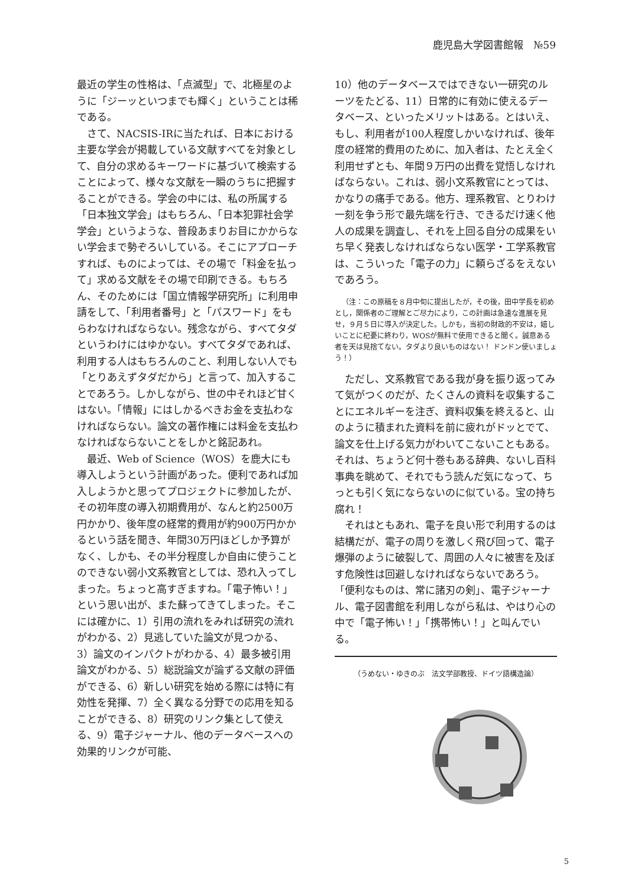鹿児島大学図書館報　№59
最近の学生の性格は、「点滅型」で、北極星のように「ジーッといつまでも輝く」ということは稀である。
さて、NACSIS-IRに当たれば、日本における主要な学会が掲載している文献すべてを対象として、自分の求めるキーワードに基づいて検索することによって、様々な文献を一瞬のうちに把握することができる。学会の中には、私の所属する「日本独文学会」はもちろん、「日本犯罪社会学学会」というような、普段あまりお目にかからない学会まで勢ぞろいしている。そこにアプローチすれば、ものによっては、その場で「料金を払って」求める文献をその場で印刷できる。もちろん、そのためには「国立情報学研究所」に利用申請をして、「利用者番号」と「パスワード」をもらわなければならない。残念ながら、すべてタダというわけにはゆかない。すべてタダであれば、利用する人はもちろんのこと、利用しない人でも「とりあえずタダだから」と言って、加入することであろう。しかしながら、世の中それほど甘くはない。「情報」にはしかるべきお金を支払わなければならない。論文の著作権には料金を支払わなければならないことをしかと銘記あれ。
最近、Web of Science（WOS）を鹿大にも導入しようという計画があった。便利であれば加入しようかと思ってプロジェクトに参加したが、その初年度の導入初期費用が、なんと約2500万円かかり、後年度の経常的費用が約900万円かかるという話を聞き、年間30万円ほどしか予算がなく、しかも、その半分程度しか自由に使うことのできない弱小文系教官としては、恐れ入ってしまった。ちょっと高すぎますね。「電子怖い！」という思い出が、また蘇ってきてしまった。そこには確かに、1）引用の流れをみれば研究の流れがわかる、2）見逃していた論文が見つかる、3）論文のインパクトがわかる、4）最多被引用論文がわかる、5）総説論文が論ずる文献の評価ができる、6）新しい研究を始める際には特に有効性を発揮、7）全く異なる分野での応用を知ることができる、8）研究のリンク集として使える、9）電子ジャーナル、他のデータベースへの効果的リンクが可能、
10）他のデータベースではできない一研究のルーツをたどる、11）日常的に有効に使えるデータベース、といったメリットはある。とはいえ、もし、利用者が100人程度しかいなければ、後年度の経常的費用のために、加入者は、たとえ全く利用せずとも、年間９万円の出費を覚悟しなければならない。これは、弱小文系教官にとっては、かなりの痛手である。他方、理系教官、とりわけ一刻を争う形で最先端を行き、できるだけ速く他人の成果を調査し、それを上回る自分の成果をいち早く発表しなければならない医学・工学系教官は、こういった「電子の力」に頼らざるをえないであろう。
（注：この原稿を８月中旬に提出したが，その後，田中学長を初めとし，関係者のご理解とご尽力により，この計画は急速な進展を見せ，９月５日に導入が決定した。しかも，当初の財政的不安は，嬉しいことに杞憂に終わり，WOSが無料で使用できると聞く。誠意ある者を天は見捨てない。タダより良いものはない！ ドンドン使いましょう！）
ただし、文系教官である我が身を振り返ってみて気がつくのだが、たくさんの資料を収集することにエネルギーを注ぎ、資料収集を終えると、山のように積まれた資料を前に疲れがドッとでて、論文を仕上げる気力がわいてこないこともある。それは、ちょうど何十巻もある辞典、ないし百科事典を眺めて、それでもう読んだ気になって、ちっとも引く気にならないのに似ている。宝の持ち腐れ！
それはともあれ、電子を良い形で利用するのは結構だが、電子の周りを激しく飛び回って、電子爆弾のように破裂して、周囲の人々に被害を及ぼす危険性は回避しなければならないであろう。「便利なものは、常に諸刃の剣」、電子ジャーナル、電子図書館を利用しながら私は、やはり心の中で「電子怖い！」「携帯怖い！」と叫んでいる。
（うめない・ゆきのぶ　法文学部教授、ドイツ語構造論）
5